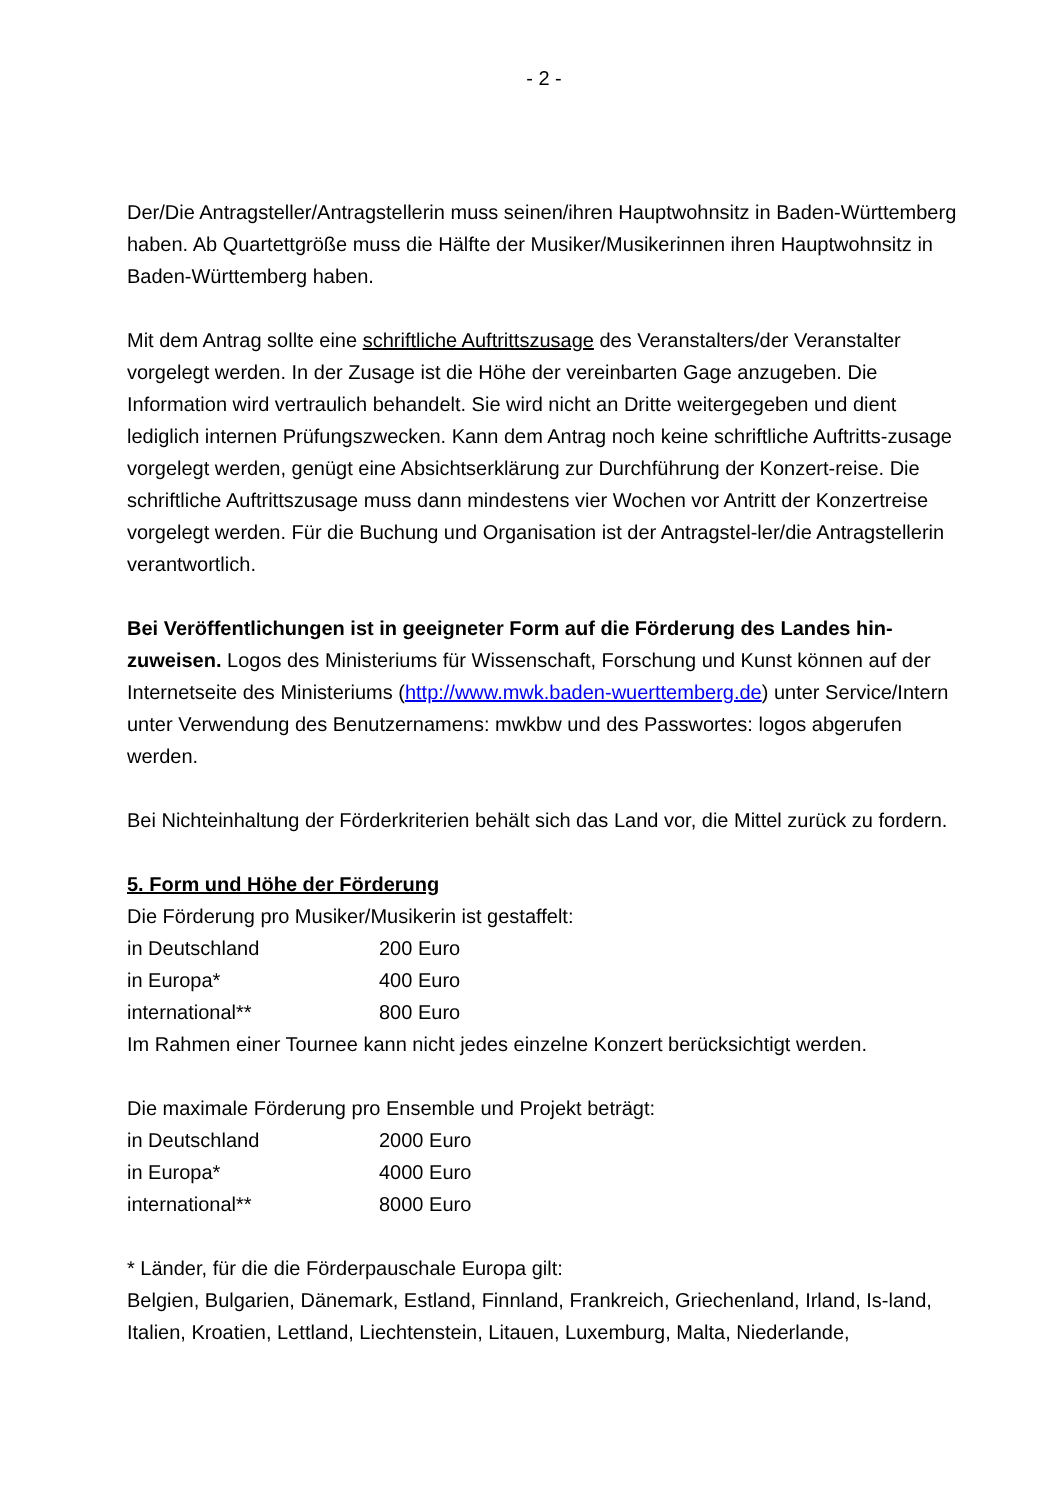- 2 -
Der/Die Antragsteller/Antragstellerin muss seinen/ihren Hauptwohnsitz in Baden-Württemberg haben. Ab Quartettgröße muss die Hälfte der Musiker/Musikerinnen ihren Hauptwohnsitz in Baden-Württemberg haben.
Mit dem Antrag sollte eine schriftliche Auftrittszusage des Veranstalters/der Veranstalter vorgelegt werden. In der Zusage ist die Höhe der vereinbarten Gage anzugeben. Die Information wird vertraulich behandelt. Sie wird nicht an Dritte weitergegeben und dient lediglich internen Prüfungszwecken. Kann dem Antrag noch keine schriftliche Auftritts-zusage vorgelegt werden, genügt eine Absichtserklärung zur Durchführung der Konzert-reise. Die schriftliche Auftrittszusage muss dann mindestens vier Wochen vor Antritt der Konzertreise vorgelegt werden. Für die Buchung und Organisation ist der Antragstel-ler/die Antragstellerin verantwortlich.
Bei Veröffentlichungen ist in geeigneter Form auf die Förderung des Landes hin-zuweisen. Logos des Ministeriums für Wissenschaft, Forschung und Kunst können auf der Internetseite des Ministeriums (http://www.mwk.baden-wuerttemberg.de) unter Service/Intern unter Verwendung des Benutzernamens: mwkbw und des Passwortes: logos abgerufen werden.
Bei Nichteinhaltung der Förderkriterien behält sich das Land vor, die Mittel zurück zu fordern.
5. Form und Höhe der Förderung
Die Förderung pro Musiker/Musikerin ist gestaffelt:
in Deutschland 200 Euro
in Europa* 400 Euro
international** 800 Euro
Im Rahmen einer Tournee kann nicht jedes einzelne Konzert berücksichtigt werden.
Die maximale Förderung pro Ensemble und Projekt beträgt:
in Deutschland 2000 Euro
in Europa* 4000 Euro
international** 8000 Euro
* Länder, für die die Förderpauschale Europa gilt:
Belgien, Bulgarien, Dänemark, Estland, Finnland, Frankreich, Griechenland, Irland, Is-land, Italien, Kroatien, Lettland, Liechtenstein, Litauen, Luxemburg, Malta, Niederlande,